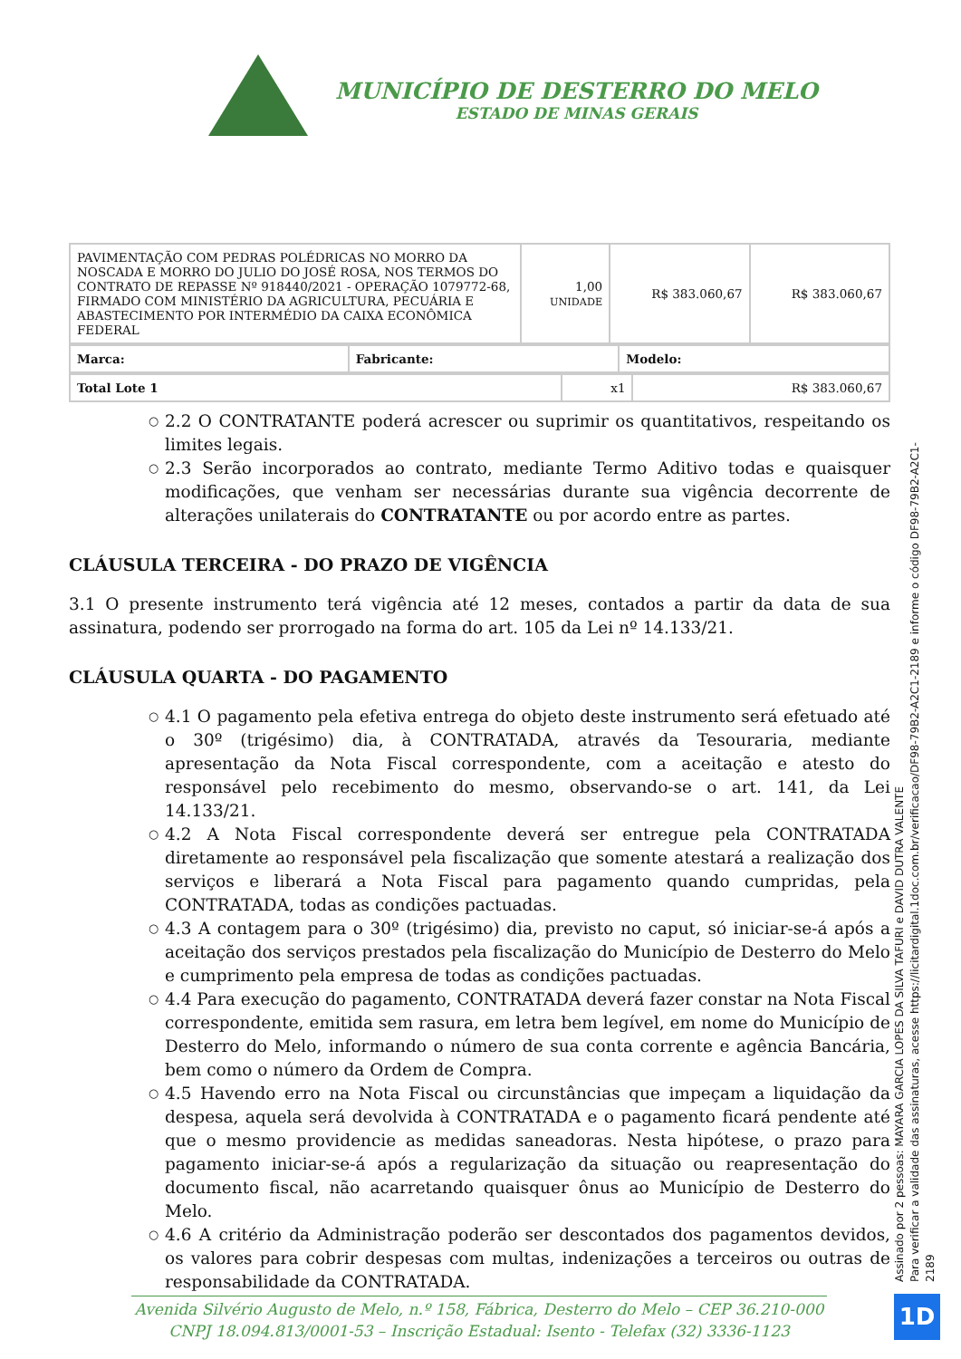MUNICÍPIO DE DESTERRO DO MELO
ESTADO DE MINAS GERAIS
| PAVIMENTAÇÃO COM PEDRAS POLÉDRICAS NO MORRO DA NOSCADA E MORRO DO JULIO DO JOSÉ ROSA, NOS TERMOS DO CONTRATO DE REPASSE Nº 918440/2021 - OPERAÇÃO 1079772-68, FIRMADO COM MINISTÉRIO DA AGRICULTURA, PECUÁRIA E ABASTECIMENTO POR INTERMÉDIO DA CAIXA ECONÔMICA FEDERAL | 1,00 UNIDADE | R$ 383.060,67 | R$ 383.060,67 |
| Marca: | Fabricante: | Modelo: |
| Total Lote 1 | x1 | R$ 383.060,67 |
○ 2.2 O CONTRATANTE poderá acrescer ou suprimir os quantitativos, respeitando os limites legais.
○ 2.3 Serão incorporados ao contrato, mediante Termo Aditivo todas e quaisquer modificações, que venham ser necessárias durante sua vigência decorrente de alterações unilaterais do CONTRATANTE ou por acordo entre as partes.
CLÁUSULA TERCEIRA - DO PRAZO DE VIGÊNCIA
3.1 O presente instrumento terá vigência até 12 meses, contados a partir da data de sua assinatura, podendo ser prorrogado na forma do art. 105 da Lei nº 14.133/21.
CLÁUSULA QUARTA - DO PAGAMENTO
○ 4.1 O pagamento pela efetiva entrega do objeto deste instrumento será efetuado até o 30º (trigésimo) dia, à CONTRATADA, através da Tesouraria, mediante apresentação da Nota Fiscal correspondente, com a aceitação e atesto do responsável pelo recebimento do mesmo, observando-se o art. 141, da Lei 14.133/21.
○ 4.2 A Nota Fiscal correspondente deverá ser entregue pela CONTRATADA diretamente ao responsável pela fiscalização que somente atestará a realização dos serviços e liberará a Nota Fiscal para pagamento quando cumpridas, pela CONTRATADA, todas as condições pactuadas.
○ 4.3 A contagem para o 30º (trigésimo) dia, previsto no caput, só iniciar-se-á após a aceitação dos serviços prestados pela fiscalização do Município de Desterro do Melo e cumprimento pela empresa de todas as condições pactuadas.
○ 4.4 Para execução do pagamento, CONTRATADA deverá fazer constar na Nota Fiscal correspondente, emitida sem rasura, em letra bem legível, em nome do Município de Desterro do Melo, informando o número de sua conta corrente e agência Bancária, bem como o número da Ordem de Compra.
○ 4.5 Havendo erro na Nota Fiscal ou circunstâncias que impeçam a liquidação da despesa, aquela será devolvida à CONTRATADA e o pagamento ficará pendente até que o mesmo providencie as medidas saneadoras. Nesta hipótese, o prazo para pagamento iniciar-se-á após a regularização da situação ou reapresentação do documento fiscal, não acarretando quaisquer ônus ao Município de Desterro do Melo.
○ 4.6 A critério da Administração poderão ser descontados dos pagamentos devidos, os valores para cobrir despesas com multas, indenizações a terceiros ou outras de responsabilidade da CONTRATADA.
Assinado por 2 pessoas: MAYARA GARCIA LOPES DA SILVA TAFURI e DAVID DUTRA VALENTE
Para verificar a validade das assinaturas, acesse https://licitardigital.1doc.com.br/verificacao/DF98-79B2-A2C1-2189 e informe o código DF98-79B2-A2C1-2189
1D
Avenida Silvério Augusto de Melo, n.º 158, Fábrica, Desterro do Melo – CEP 36.210-000
CNPJ 18.094.813/0001-53 – Inscrição Estadual: Isento - Telefax (32) 3336-1123